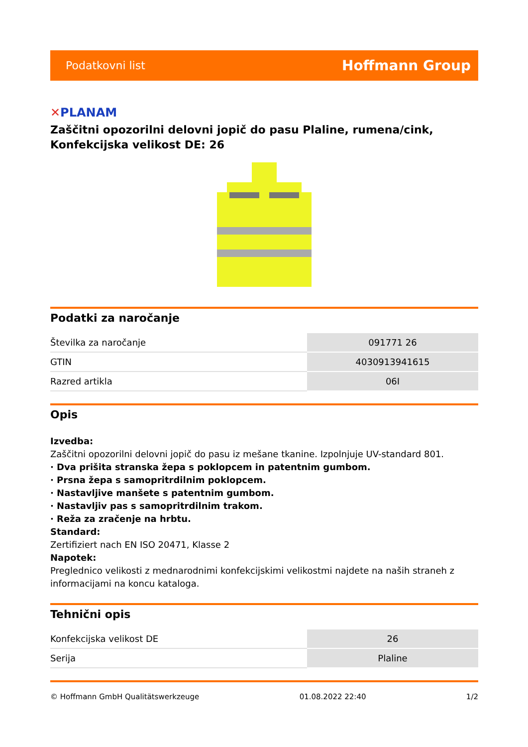Podatkovni list
Hoffmann Group
✕PLANAM
Zaščitni opozorilni delovni jopič do pasu Plaline, rumena/cink, Konfekcijska velikost DE: 26
Podatki za naročanje
| Številka za naročanje | 091771 26 |
| GTIN | 4030913941615 |
| Razred artikla | 06I |
Opis
Izvedba:
Zaščitni opozorilni delovni jopič do pasu iz mešane tkanine. Izpolnjuje UV-standard 801.
· Dva prišita stranska žepa s poklopcem in patentnim gumbom.
· Prsna žepa s samopritrdilnim poklopcem.
· Nastavljive manšete s patentnim gumbom.
· Nastavljiv pas s samopritrdilnim trakom.
· Reža za zračenje na hrbtu.
Standard:
Zertifiziert nach EN ISO 20471, Klasse 2
Napotek:
Preglednico velikosti z mednarodnimi konfekcijskimi velikostmi najdete na naših straneh z informacijami na koncu kataloga.
Tehnični opis
| Konfekcijska velikost DE | 26 |
| Serija | Plaline |
© Hoffmann GmbH Qualitätswerkzeuge 01.08.2022 22:40 1/2